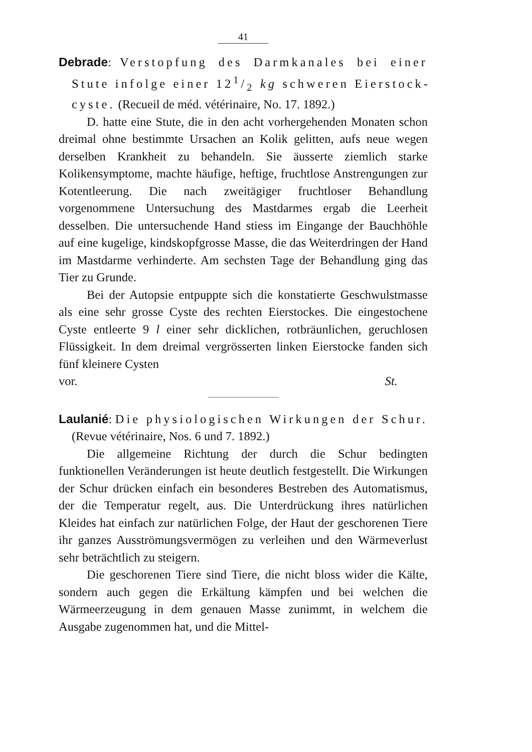41
Debrade: Verstopfung des Darmkanales bei einer Stute infolge einer 121/2 kg schweren Eierstock­cyste. (Recueil de méd. vétérinaire, No. 17. 1892.)
D. hatte eine Stute, die in den acht vorhergehenden Monaten schon dreimal ohne bestimmte Ursachen an Kolik gelitten, aufs neue wegen derselben Krankheit zu behandeln. Sie äusserte ziemlich starke Kolikensymptome, machte häufige, heftige, fruchtlose Anstrengungen zur Kotentleerung. Die nach zweitägiger fruchtloser Behandlung vorgenommene Untersuchung des Mastdarmes ergab die Leerheit desselben. Die untersuchende Hand stiess im Eingange der Bauchhöhle auf eine kugelige, kindskopfgrosse Masse, die das Weiterdringen der Hand im Mastdarme verhinderte. Am sechsten Tage der Behandlung ging das Tier zu Grunde.
Bei der Autopsie entpuppte sich die konstatierte Geschwulstmasse als eine sehr grosse Cyste des rechten Eierstockes. Die eingestochene Cyste entleerte 9 l einer sehr dicklichen, rotbräunlichen, geruchlosen Flüssigkeit. In dem dreimal vergrösserten linken Eierstocke fanden sich fünf kleinere Cysten
vor. St.
Laulanié: Die physiologischen Wirkungen der Schur. (Revue vétérinaire, Nos. 6 und 7. 1892.)
Die allgemeine Richtung der durch die Schur bedingten funktionellen Veränderungen ist heute deutlich festgestellt. Die Wirkungen der Schur drücken einfach ein besonderes Bestreben des Automatismus, der die Temperatur regelt, aus. Die Unterdrückung ihres natürlichen Kleides hat einfach zur natürlichen Folge, der Haut der geschorenen Tiere ihr ganzes Ausströmungsvermögen zu verleihen und den Wärmeverlust sehr beträchtlich zu steigern.
Die geschorenen Tiere sind Tiere, die nicht bloss wider die Kälte, sondern auch gegen die Erkältung kämpfen und bei welchen die Wärmeerzeugung in dem genauen Masse zunimmt, in welchem die Ausgabe zugenommen hat, und die Mittel-